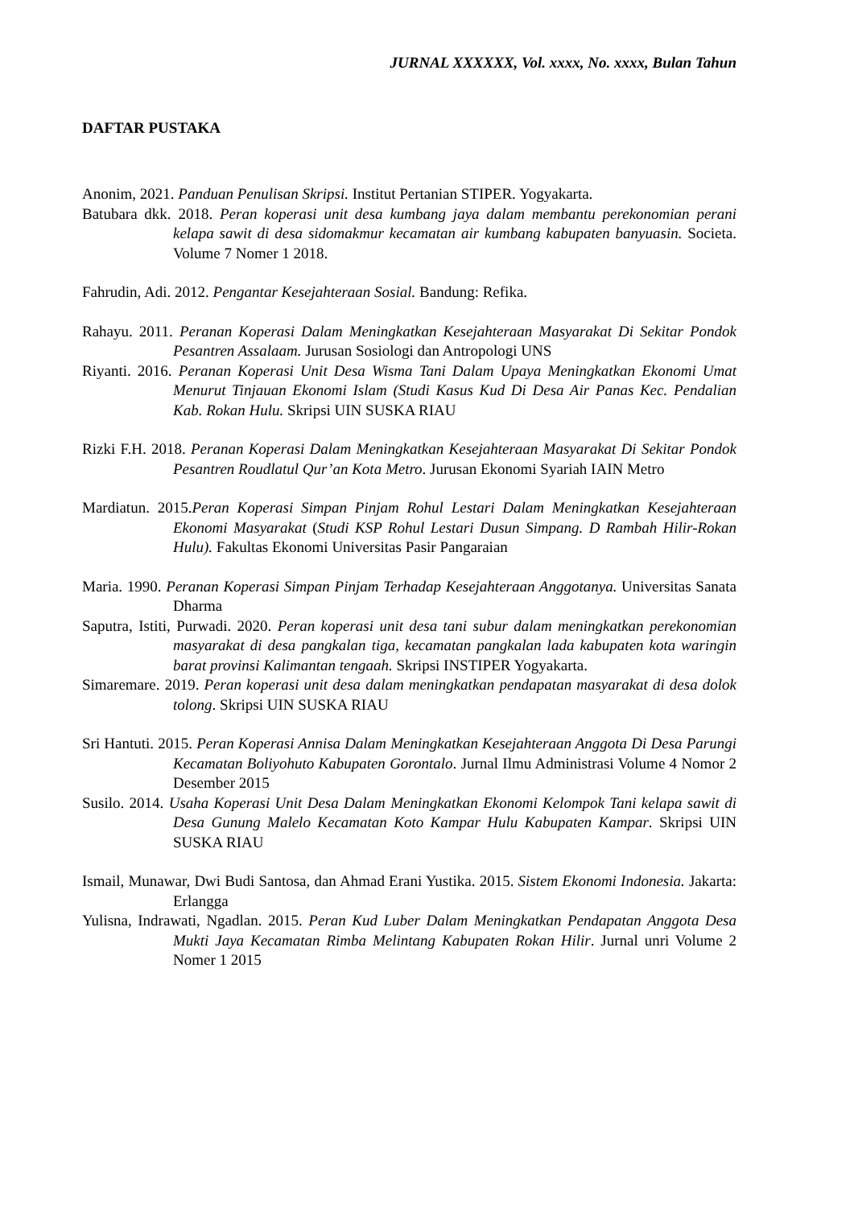JURNAL XXXXXX, Vol. xxxx, No. xxxx, Bulan Tahun
DAFTAR PUSTAKA
Anonim, 2021. Panduan Penulisan Skripsi. Institut Pertanian STIPER. Yogyakarta.
Batubara dkk. 2018. Peran koperasi unit desa kumbang jaya dalam membantu perekonomian perani kelapa sawit di desa sidomakmur kecamatan air kumbang kabupaten banyuasin. Societa. Volume 7 Nomer 1 2018.
Fahrudin, Adi. 2012. Pengantar Kesejahteraan Sosial. Bandung: Refika.
Rahayu. 2011. Peranan Koperasi Dalam Meningkatkan Kesejahteraan Masyarakat Di Sekitar Pondok Pesantren Assalaam. Jurusan Sosiologi dan Antropologi UNS
Riyanti. 2016. Peranan Koperasi Unit Desa Wisma Tani Dalam Upaya Meningkatkan Ekonomi Umat Menurut Tinjauan Ekonomi Islam (Studi Kasus Kud Di Desa Air Panas Kec. Pendalian Kab. Rokan Hulu. Skripsi UIN SUSKA RIAU
Rizki F.H. 2018. Peranan Koperasi Dalam Meningkatkan Kesejahteraan Masyarakat Di Sekitar Pondok Pesantren Roudlatul Qur’an Kota Metro. Jurusan Ekonomi Syariah IAIN Metro
Mardiatun. 2015.Peran Koperasi Simpan Pinjam Rohul Lestari Dalam Meningkatkan Kesejahteraan Ekonomi Masyarakat (Studi KSP Rohul Lestari Dusun Simpang. D Rambah Hilir-Rokan Hulu). Fakultas Ekonomi Universitas Pasir Pangaraian
Maria. 1990. Peranan Koperasi Simpan Pinjam Terhadap Kesejahteraan Anggotanya. Universitas Sanata Dharma
Saputra, Istiti, Purwadi. 2020. Peran koperasi unit desa tani subur dalam meningkatkan perekonomian masyarakat di desa pangkalan tiga, kecamatan pangkalan lada kabupaten kota waringin barat provinsi Kalimantan tengaah. Skripsi INSTIPER Yogyakarta.
Simaremare. 2019. Peran koperasi unit desa dalam meningkatkan pendapatan masyarakat di desa dolok tolong. Skripsi UIN SUSKA RIAU
Sri Hantuti. 2015. Peran Koperasi Annisa Dalam Meningkatkan Kesejahteraan Anggota Di Desa Parungi Kecamatan Boliyohuto Kabupaten Gorontalo. Jurnal Ilmu Administrasi Volume 4 Nomor 2 Desember 2015
Susilo. 2014. Usaha Koperasi Unit Desa Dalam Meningkatkan Ekonomi Kelompok Tani kelapa sawit di Desa Gunung Malelo Kecamatan Koto Kampar Hulu Kabupaten Kampar. Skripsi UIN SUSKA RIAU
Ismail, Munawar, Dwi Budi Santosa, dan Ahmad Erani Yustika. 2015. Sistem Ekonomi Indonesia. Jakarta: Erlangga
Yulisna, Indrawati, Ngadlan. 2015. Peran Kud Luber Dalam Meningkatkan Pendapatan Anggota Desa Mukti Jaya Kecamatan Rimba Melintang Kabupaten Rokan Hilir. Jurnal unri Volume 2 Nomer 1 2015